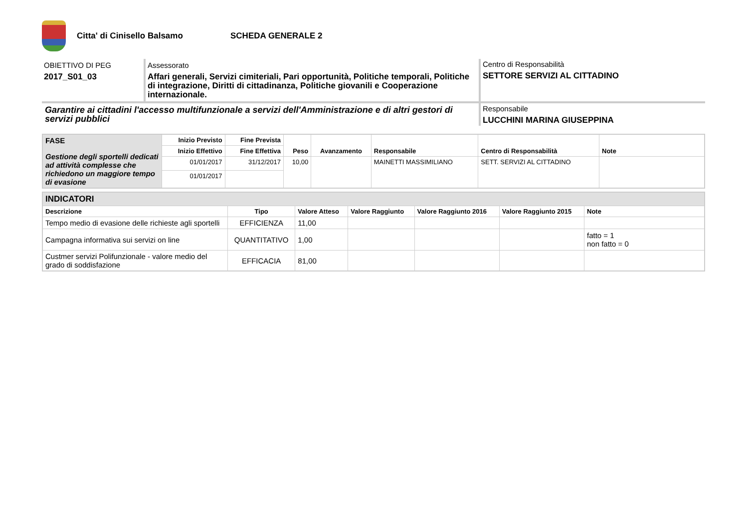Citta' di Cinisello Balsamo SCHEDA GENERALE 2
OBIETTIVO DI PEG
2017_S01_03
Assessorato
Affari generali, Servizi cimiteriali, Pari opportunità, Politiche temporali, Politiche di integrazione, Diritti di cittadinanza, Politiche giovanili e Cooperazione internazionale.
Centro di Responsabilità
SETTORE SERVIZI AL CITTADINO
Garantire ai cittadini l'accesso multifunzionale a servizi dell'Amministrazione e di altri gestori di servizi pubblici
Responsabile
LUCCHINI MARINA GIUSEPPINA
| FASE Gestione degli sportelli dedicati ad attività complesse che richiedono un maggiore tempo di evasione | Inizio Previsto | Fine Prevista | Peso | Avanzamento | Responsabile | Centro di Responsabilità | Note |
| | Inizio Effettivo | Fine Effettiva | | | | | |
| | 01/01/2017 | 31/12/2017 | 10,00 | | MAINETTI MASSIMILIANO | SETT. SERVIZI AL CITTADINO | |
| | 01/01/2017 | | | | | | |
| INDICATORI | | | | | | |
| Descrizione | Tipo | Valore Atteso | Valore Raggiunto | Valore Raggiunto 2016 | Valore Raggiunto 2015 | Note |
| Tempo medio di evasione delle richieste agli sportelli | EFFICIENZA | 11,00 | | | | |
| Campagna informativa sui servizi on line | QUANTITATIVO | 1,00 | | | | fatto = 1 non fatto = 0 |
| Custmer servizi Polifunzionale - valore medio del grado di soddisfazione | EFFICACIA | 81,00 | | | | |